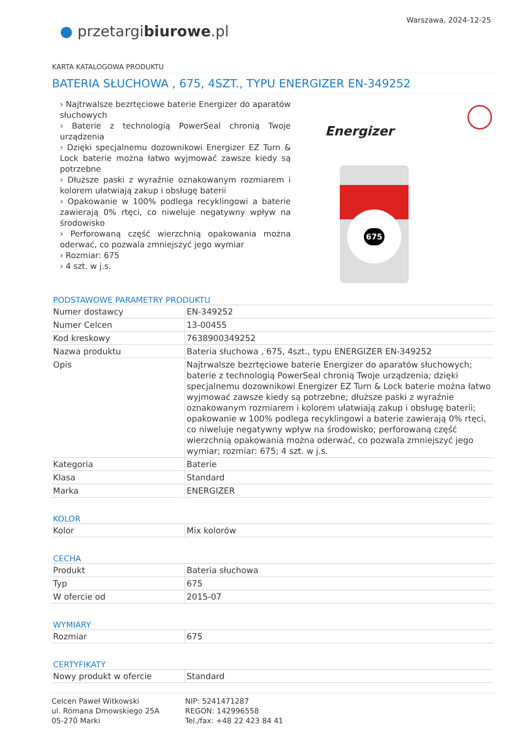● przetargibiurowe.pl
Warszawa, 2024-12-25
KARTA KATALOGOWA PRODUKTU
BATERIA SŁUCHOWA , 675, 4SZT., TYPU ENERGIZER EN-349252
› Najtrwalsze bezrtęciowe baterie Energizer do aparatów słuchowych
› Baterie z technologią PowerSeal chronią Twoje urządzenia
› Dzięki specjalnemu dozownikowi Energizer EZ Turn & Lock baterie można łatwo wyjmować zawsze kiedy są potrzebne
› Dłuższe paski z wyraźnie oznakowanym rozmiarem i kolorem ułatwiają zakup i obsługę baterii
› Opakowanie w 100% podlega recyklingowi a baterie zawierają 0% rtęci, co niweluje negatywny wpływ na środowisko
› Perforowaną część wierzchnią opakowania można oderwać, co pozwala zmniejszyć jego wymiar
› Rozmiar: 675
› 4 szt. w j.s.
Energizer
675
PODSTAWOWE PARAMETRY PRODUKTU
| Numer dostawcy | EN-349252 |
| Numer Celcen | 13-00455 |
| Kod kreskowy | 7638900349252 |
| Nazwa produktu | Bateria słuchowa , 675, 4szt., typu ENERGIZER EN-349252 |
| Opis | Najtrwalsze bezrtęciowe baterie Energizer do aparatów słuchowych; baterie z technologią PowerSeal chronią Twoje urządzenia; dzięki specjalnemu dozownikowi Energizer EZ Turn & Lock baterie można łatwo wyjmować zawsze kiedy są potrzebne; dłuższe paski z wyraźnie oznakowanym rozmiarem i kolorem ułatwiają zakup i obsługę baterii; opakowanie w 100% podlega recyklingowi a baterie zawierają 0% rtęci, co niweluje negatywny wpływ na środowisko; perforowaną część wierzchnią opakowania można oderwać, co pozwala zmniejszyć jego wymiar; rozmiar: 675; 4 szt. w j.s. |
| Kategoria | Baterie |
| Klasa | Standard |
| Marka | ENERGIZER |
KOLOR
| Kolor | Mix kolorów |
CECHA
| Produkt | Bateria słuchowa |
| Typ | 675 |
| W ofercie od | 2015-07 |
WYMIARY
| Rozmiar | 675 |
CERTYFIKATY
| Nowy produkt w ofercie | Standard |
Celcen Paweł Witkowski
ul. Romana Dmowskiego 25A
05-270 Marki
NIP: 5241471287
REGON: 142996558
Tel./fax: +48 22 423 84 41